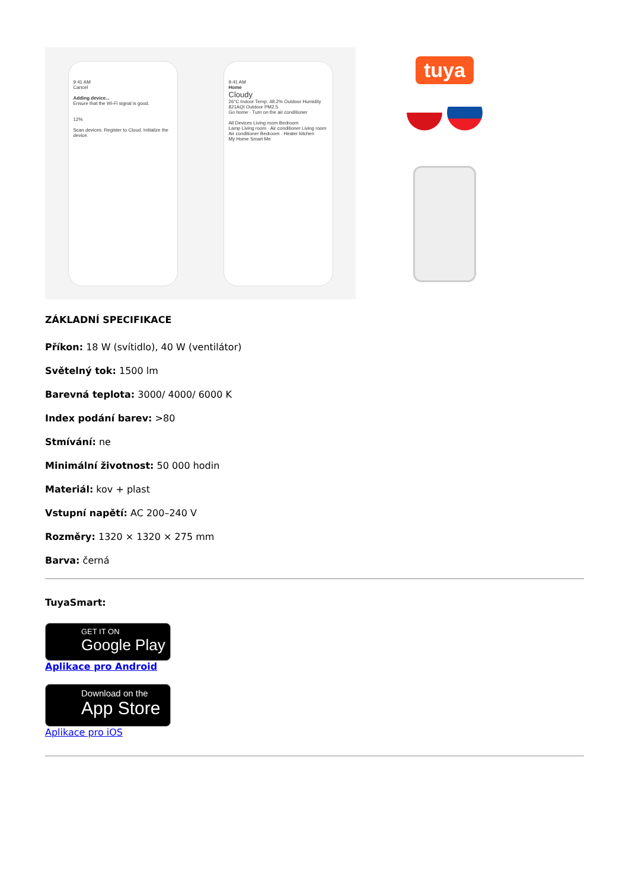9:41 AM
Cancel
Adding device...
Ensure that the Wi-Fi signal is good.
12%
Scan devices. Register to Cloud. Initialize the device.
9:41 AM
Home
Cloudy
26°C Indoor Temp. 48.2% Outdoor Humidity 821AQI Outdoor PM2.5
Go home · Turn on the air conditioner
All Devices Living room Bedroom
Lamp Living room · Air conditioner Living room
Air conditioner Bedroom · Heater kitchen
My Home Smart Me
tuya
ZÁKLADNÍ SPECIFIKACE
Příkon: 18 W (svítidlo), 40 W (ventilátor)
Světelný tok: 1500 lm
Barevná teplota: 3000/ 4000/ 6000 K
Index podání barev: >80
Stmívání: ne
Minimální životnost: 50 000 hodin
Materiál: kov + plast
Vstupní napětí: AC 200–240 V
Rozměry: 1320 × 1320 × 275 mm
Barva: černá
TuyaSmart:
GET IT ON
Google Play
Aplikace pro Android
Download on the
App Store
Aplikace pro iOS